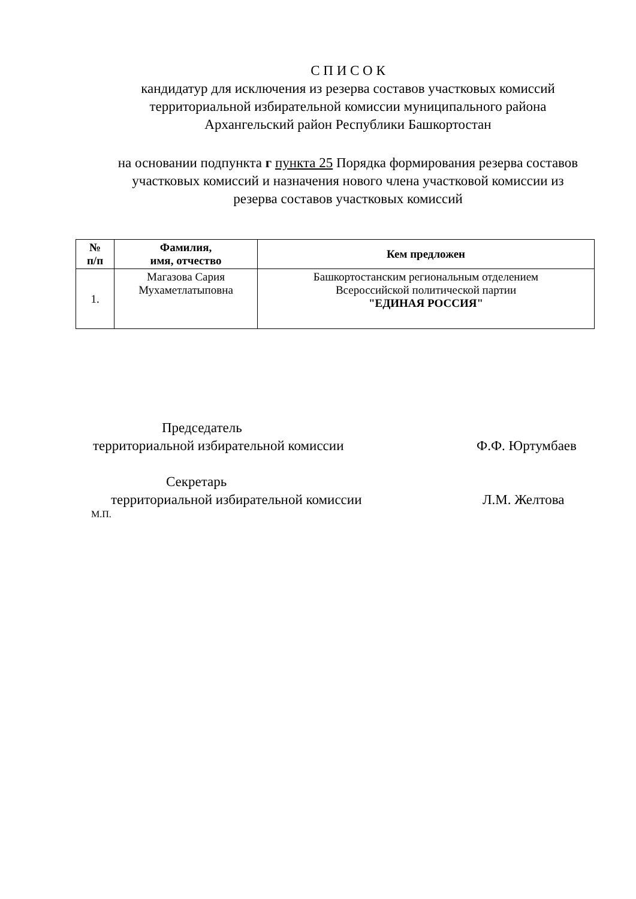С П И С О К
кандидатур для исключения из резерва составов участковых комиссий
территориальной избирательной комиссии муниципального района
Архангельский район Республики Башкортостан
на основании подпункта г пункта 25 Порядка формирования резерва составов
участковых комиссий и назначения нового члена участковой комиссии из
резерва составов участковых комиссий
| № п/п | Фамилия, имя, отчество | Кем предложен |
| --- | --- | --- |
| 1. | Магазова Сария Мухаметлатыповна | Башкортостанским региональным отделением Всероссийской политической партии "ЕДИНАЯ РОССИЯ" |
Председатель
территориальной избирательной комиссии
Ф.Ф. Юртумбаев
Секретарь
территориальной избирательной комиссии
Л.М. Желтова
М.П.